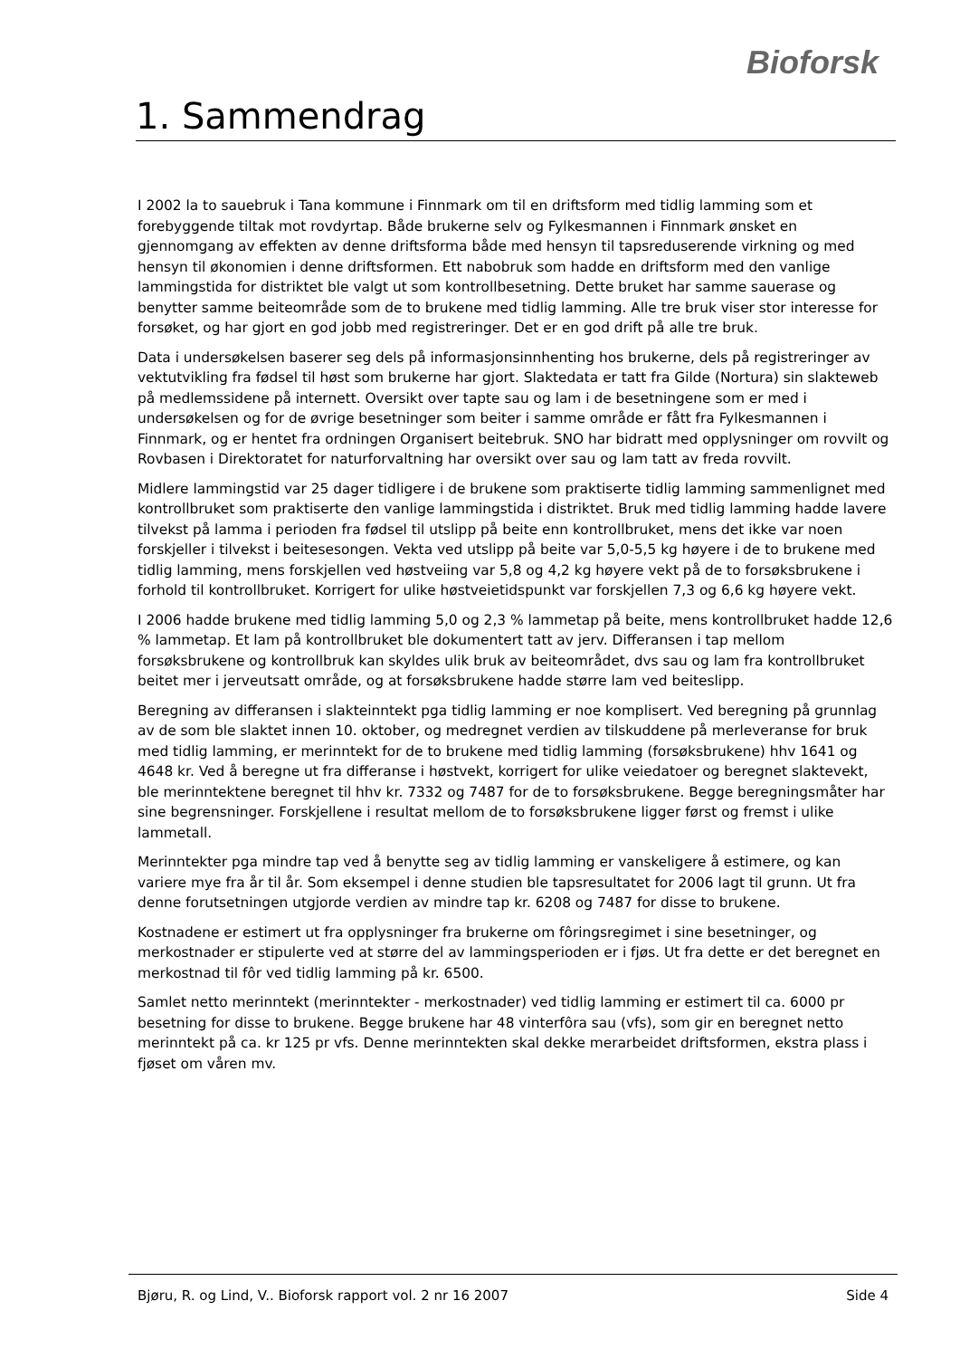Bioforsk
1. Sammendrag
I 2002 la to sauebruk i Tana kommune i Finnmark om til en driftsform med tidlig lamming som et forebyggende tiltak mot rovdyrtap. Både brukerne selv og Fylkesmannen i Finnmark ønsket en gjennomgang av effekten av denne driftsforma både med hensyn til tapsreduserende virkning og med hensyn til økonomien i denne driftsformen. Ett nabobruk som hadde en driftsform med den vanlige lammingstida for distriktet ble valgt ut som kontrollbesetning. Dette bruket har samme sauerase og benytter samme beiteområde som de to brukene med tidlig lamming. Alle tre bruk viser stor interesse for forsøket, og har gjort en god jobb med registreringer. Det er en god drift på alle tre bruk.
Data i undersøkelsen baserer seg dels på informasjonsinnhenting hos brukerne, dels på registreringer av vektutvikling fra fødsel til høst som brukerne har gjort. Slaktedata er tatt fra Gilde (Nortura) sin slakteweb på medlemssidene på internett. Oversikt over tapte sau og lam i de besetningene som er med i undersøkelsen og for de øvrige besetninger som beiter i samme område er fått fra Fylkesmannen i Finnmark, og er hentet fra ordningen Organisert beitebruk. SNO har bidratt med opplysninger om rovvilt og Rovbasen i Direktoratet for naturforvaltning har oversikt over sau og lam tatt av freda rovvilt.
Midlere lammingstid var 25 dager tidligere i de brukene som praktiserte tidlig lamming sammenlignet med kontrollbruket som praktiserte den vanlige lammingstida i distriktet. Bruk med tidlig lamming hadde lavere tilvekst på lamma i perioden fra fødsel til utslipp på beite enn kontrollbruket, mens det ikke var noen forskjeller i tilvekst i beitesesongen. Vekta ved utslipp på beite var 5,0-5,5 kg høyere i de to brukene med tidlig lamming, mens forskjellen ved høstveiing var 5,8 og 4,2 kg høyere vekt på de to forsøksbrukene i forhold til kontrollbruket. Korrigert for ulike høstveietidspunkt var forskjellen 7,3 og 6,6 kg høyere vekt.
I 2006 hadde brukene med tidlig lamming 5,0 og 2,3 % lammetap på beite, mens kontrollbruket hadde 12,6 % lammetap. Et lam på kontrollbruket ble dokumentert tatt av jerv. Differansen i tap mellom forsøksbrukene og kontrollbruk kan skyldes ulik bruk av beiteområdet, dvs sau og lam fra kontrollbruket beitet mer i jerveutsatt område, og at forsøksbrukene hadde større lam ved beiteslipp.
Beregning av differansen i slakteinntekt pga tidlig lamming er noe komplisert. Ved beregning på grunnlag av de som ble slaktet innen 10. oktober, og medregnet verdien av tilskuddene på merleveranse for bruk med tidlig lamming, er merinntekt for de to brukene med tidlig lamming (forsøksbrukene) hhv 1641 og 4648 kr. Ved å beregne ut fra differanse i høstvekt, korrigert for ulike veiedatoer og beregnet slaktevekt, ble merinntektene beregnet til hhv kr. 7332 og 7487 for de to forsøksbrukene. Begge beregningsmåter har sine begrensninger. Forskjellene i resultat mellom de to forsøksbrukene ligger først og fremst i ulike lammetall.
Merinntekter pga mindre tap ved å benytte seg av tidlig lamming er vanskeligere å estimere, og kan variere mye fra år til år. Som eksempel i denne studien ble tapsresultatet for 2006 lagt til grunn. Ut fra denne forutsetningen utgjorde verdien av mindre tap kr. 6208 og 7487 for disse to brukene.
Kostnadene er estimert ut fra opplysninger fra brukerne om fôringsregimet i sine besetninger, og merkostnader er stipulerte ved at større del av lammingsperioden er i fjøs. Ut fra dette er det beregnet en merkostnad til fôr ved tidlig lamming på kr. 6500.
Samlet netto merinntekt (merinntekter - merkostnader) ved tidlig lamming er estimert til ca. 6000 pr besetning for disse to brukene. Begge brukene har 48 vinterfôra sau (vfs), som gir en beregnet netto merinntekt på ca. kr 125 pr vfs. Denne merinntekten skal dekke merarbeidet driftsformen, ekstra plass i fjøset om våren mv.
Bjøru, R. og Lind, V.. Bioforsk rapport vol. 2 nr 16 2007 Side 4